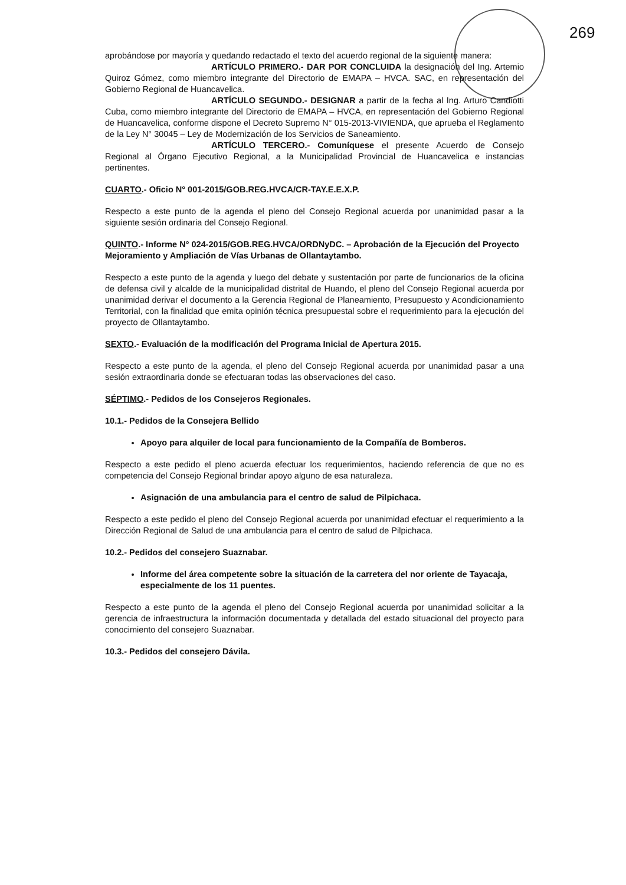269
aprobándose por mayoría y quedando redactado el texto del acuerdo regional de la siguiente manera:
ARTÍCULO PRIMERO.- DAR POR CONCLUIDA la designación del Ing. Artemio Quiroz Gómez, como miembro integrante del Directorio de EMAPA – HVCA. SAC, en representación del Gobierno Regional de Huancavelica.
ARTÍCULO SEGUNDO.- DESIGNAR a partir de la fecha al Ing. Arturo Candiotti Cuba, como miembro integrante del Directorio de EMAPA – HVCA, en representación del Gobierno Regional de Huancavelica, conforme dispone el Decreto Supremo N° 015-2013-VIVIENDA, que aprueba el Reglamento de la Ley N° 30045 – Ley de Modernización de los Servicios de Saneamiento.
ARTÍCULO TERCERO.- Comuníquese el presente Acuerdo de Consejo Regional al Órgano Ejecutivo Regional, a la Municipalidad Provincial de Huancavelica e instancias pertinentes.
CUARTO.- Oficio N° 001-2015/GOB.REG.HVCA/CR-TAY.E.E.X.P.
Respecto a este punto de la agenda el pleno del Consejo Regional acuerda por unanimidad pasar a la siguiente sesión ordinaria del Consejo Regional.
QUINTO.- Informe N° 024-2015/GOB.REG.HVCA/ORDNyDC. – Aprobación de la Ejecución del Proyecto Mejoramiento y Ampliación de Vías Urbanas de Ollantaytambo.
Respecto a este punto de la agenda y luego del debate y sustentación por parte de funcionarios de la oficina de defensa civil y alcalde de la municipalidad distrital de Huando, el pleno del Consejo Regional acuerda por unanimidad derivar el documento a la Gerencia Regional de Planeamiento, Presupuesto y Acondicionamiento Territorial, con la finalidad que emita opinión técnica presupuestal sobre el requerimiento para la ejecución del proyecto de Ollantaytambo.
SEXTO.- Evaluación de la modificación del Programa Inicial de Apertura 2015.
Respecto a este punto de la agenda, el pleno del Consejo Regional acuerda por unanimidad pasar a una sesión extraordinaria donde se efectuaran todas las observaciones del caso.
SÉPTIMO.- Pedidos de los Consejeros Regionales.
10.1.- Pedidos de la Consejera Bellido
Apoyo para alquiler de local para funcionamiento de la Compañía de Bomberos.
Respecto a este pedido el pleno acuerda efectuar los requerimientos, haciendo referencia de que no es competencia del Consejo Regional brindar apoyo alguno de esa naturaleza.
Asignación de una ambulancia para el centro de salud de Pilpichaca.
Respecto a este pedido el pleno del Consejo Regional acuerda por unanimidad efectuar el requerimiento a la Dirección Regional de Salud de una ambulancia para el centro de salud de Pilpichaca.
10.2.- Pedidos del consejero Suaznabar.
Informe del área competente sobre la situación de la carretera del nor oriente de Tayacaja, especialmente de los 11 puentes.
Respecto a este punto de la agenda el pleno del Consejo Regional acuerda por unanimidad solicitar a la gerencia de infraestructura la información documentada y detallada del estado situacional del proyecto para conocimiento del consejero Suaznabar.
10.3.- Pedidos del consejero Dávila.